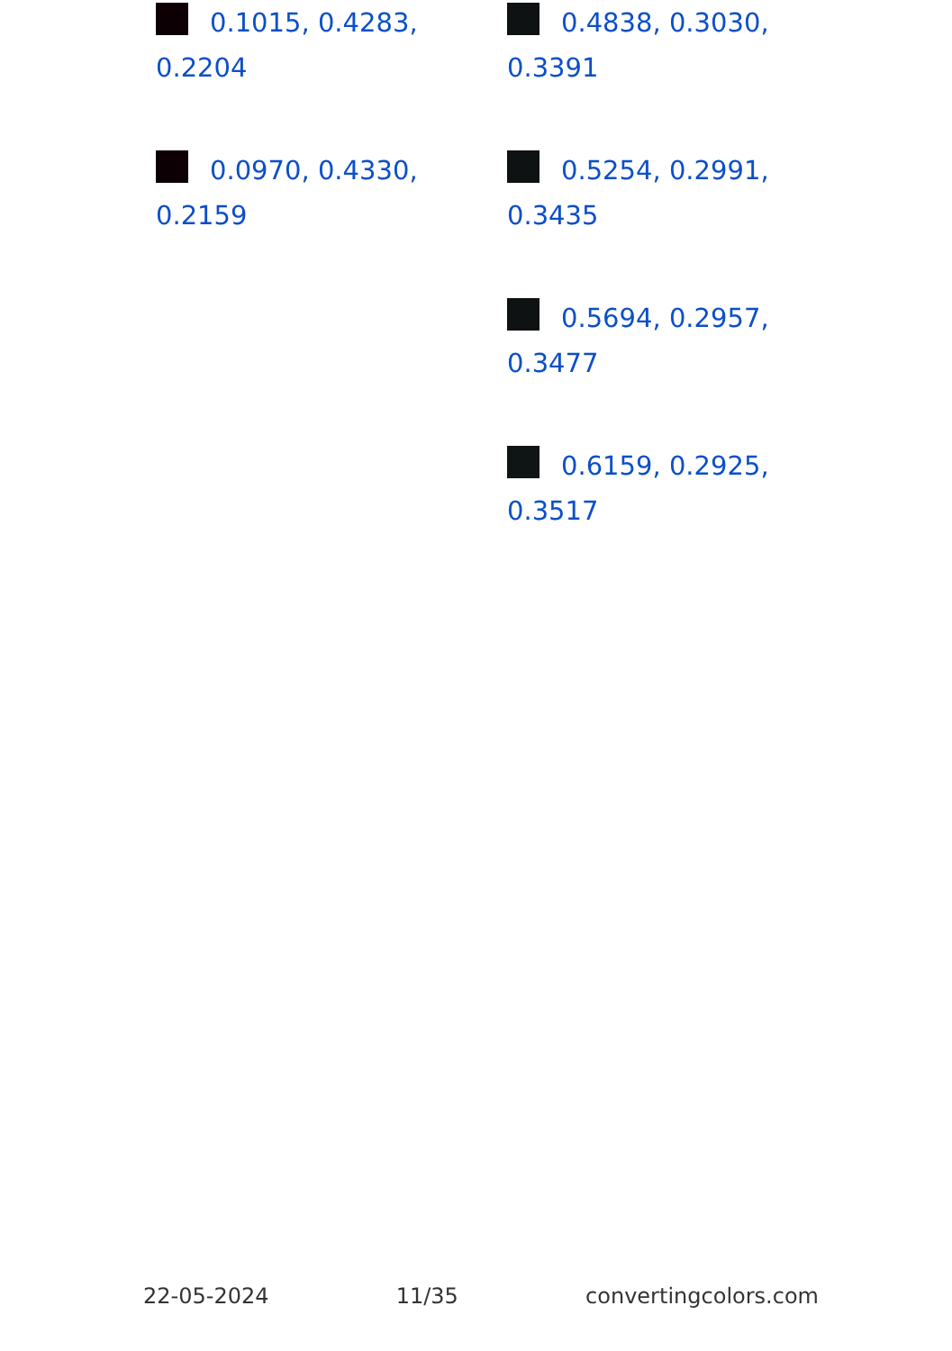0.1015, 0.4283, 0.2204
0.0970, 0.4330, 0.2159
0.4838, 0.3030, 0.3391
0.5254, 0.2991, 0.3435
0.5694, 0.2957, 0.3477
0.6159, 0.2925, 0.3517
22-05-2024 11/35 convertingcolors.com